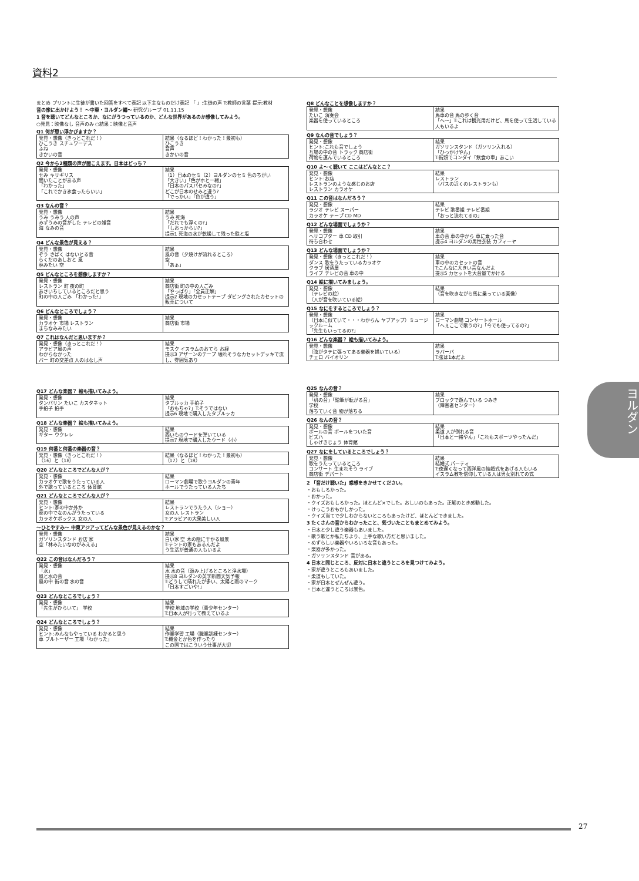資料2
まとめ プリントに生徒が書いた回答をすべて表記 以下主なものだけ表記 「 」:生徒の声 T:教師の言葉 提示:教材
音の旅に出かけよう！ ～中東・ヨルダン編～ 研究グループ 01.11.15
1 音を聴いてどんなところか、なにがうつっているのか、どんな世界があるのか想像してみよう。
○発見：映像なし 音声のみ ○結果：映像と音声
Q1 何が思い浮かびますか？
| 発見・想像（きっとこれだ！） ひこうき スチュワーデス ふね きかいの音 | 結果（なるほど！わかった！最初も） ひこうき 音声 きかいの音 |
Q2 今から2種類の声が聞こえます。日本はどっち？
| 発見・想像 せみ キリギリス 聞いたことがある声 「わかった」 「これでかき氷食ったらいい」 | 結果 （1）日本のセミ（2）ヨルダンのセミ 色のちがい 「大きい」「色がホと一緒」 「日本のパスパセみなの?」 どこが日本のせみと違う? 「でっかい」「色が違う」 |
Q3 なんの音？
| 発見・想像 うみ うみう 人の声 みずうみの音がした テレビの雑音 海 なみの音 | 結果 うみ 死海 「だれでも浮くの?」 「しおっからい?」 提示1 死海の水が乾燥して残った鉄と塩 |
Q4 どんな景色が見える？
| 発見・想像 ぞう さばく はないとる音 らくだのあしおと 風 林みたい 空 | 結果 風の音（夕焼けが流れるところ） 空 「あぁ」 |
Q5 どんなところを想像しますか？
| 発見・想像 レストラン 町 夜の町 あさいちしているところだと思う 町の中の人ごみ 「わかった!」 | 結果 商店街 町の中の人ごみ 「やっぱり」「全員正解」 提示2 現地のカセットテープ ダビングされたカセットの販売について |
Q6 どんなところでしょう？
| 発見・想像 カラオケ 市場 レストラン まちなみみたい | 結果 商店街 市場 |
Q7 これはなんだと思いますか？
| 発見・想像（きっとこれだ！） アラビア風の声 わからなかった バー 町の交差点 人のはなし声 | 結果 モスク イスラムのおてら お経 提示3 アザーンのテープ 壊れそうなカセットデッキで流し、雰囲気あり |
Q17 どんな楽器？ 絵も描いてみよう。
| 発見・想像 タンバリン たいこ カスタネット 手拍子 拍手 | 結果 タブルッカ 手拍子 「おもちゃ?」T:そうではない 提示6 現地で購入したタブルッカ |
Q18 どんな楽器？ 絵も描いてみよう。
| 発見・想像 ギター ウクレレ | 結果 西いものウードを弾いている 提示7 現地で購入したウード（小） |
Q19 何番と何番の楽器の音？
| 発見・想像（きっとこれだ！） （16）と（18） | 結果（なるほど！わかった！最初も） （17）と（18） |
Q20 どんなところでどんな人が？
| 発見・想像 カラオケで歌をうたっている人 外で歌っているところ 体育館 | 結果 ローマン劇場で歌うヨルダンの青年 ホールでうたっている人たち |
Q21 どんなところでどんな人が？
| 発見・想像 ヒント:家の中か外か 家の中でなのんがうたっている カラオケボックス 女の人 | 結果 レストランでうたう人（ショー） 女の人 レストラン T:アラビアの大衆美しい人 |
～ひとやすみ～ 中東アジアってどんな景色が見えるのかな？
| 発見・想像 ガソリンスタンド お店 家 空「林みたいなのがみえる」 | 結果 白い家 空 木の陰に干かる風景 T:テントの家もあるんだよ う生活が普通の人もいるよ |
Q22 この音はなんだろう？
| 発見・想像 「水」 風と水の音 風の中 街の音 水の音 | 結果 水 水の音（汲み上げるところと浄水場） 提示8 ヨルダンの英字新聞天気予報 T:どうして晴れたが多い、太陽と雨のマーク 「日本すごいや!」 |
Q23 どんなところでしょう？
| 発見・想像 「先生がひらいて」 学校 | 結果 学校 地域の学校（青少年センター） T:日本人が行って教えているよ |
Q24 どんなところでしょう？
| 発見・想像 ヒント:みんなもやっている わかると思う 車 ブルトーザー 工場「わかった」 | 結果 作業学習 工場（職業訓練センター） T:機金とか色を作ったり この国ではこういう仕事が大切 |
Q8 どんなことを想像しますか？
| 発見・想像 たいこ 演奏会 楽器を使っているところ | 結果 馬車の音 馬の歩く音 「へ～」T:これは観光用だけど、馬を使って生活している人もいるよ |
Q9 なんの音でしょう？
| 発見・想像 ヒント:これも音でしょう 互場の中の音 トラック 商店街 荷物を運んでいるところ | 結果 ガソリンスタンド（ガソリン入れる） 「ひっかけやん」 T:街頭でコンダイ「飲食の車」あこい |
Q10 よ～く聴いて ここはどんなとこ？
| 発見・想像 ヒント:お店 レストランのような感じのお店 レストラン カラオケ | 結果 レストラン （バスの近くのレストランも） |
Q11 この音はなんだろう？
| 発見・想像 ラジオ テレビ スーパー カラオケ テープ CD MD | 結果 テレビ 歌番組 テレビ番組 「おっと流れてるの」 |
Q12 どんな場面でしょうか？
| 発見・想像 ヘリコプター 車 CD 取引 待ち合わせ | 結果 車の音 車の中から 車に乗った音 提示4 ヨルダンの男性衣装 カフィーヤ |
Q13 どんな場面でしょうか？
| 発見・想像（きっとこれだ！） ダンス 歌をうたっているカラオケ クラブ 居酒屋 ライブ テレビの音 車の中 | 結果 車の中のカセットの音 T:こんなに大きい音なんだよ 提示5 カセットを大音量でかける |
Q14 絵に描いてみましょう。
| 発見・想像 （テレビの絵） （人が音を吹いている絵） | 結果 （音を吹きながら馬に乗っている画像） |
Q15 なにをするところでしょう？
| 発見・想像 （日本に似ていて・・・わからん ヤブアップ）ミュージックルーム 「先生もいってるの?」 | 結果 ローマン劇場 コンサートホール 「へぇここで歌うの?」「今でも使ってるの?」 |
Q16 どんな楽器？ 絵も描いてみよう。
| 発見・想像 （弦がタテに張ってある楽器を描いている） チェロ バイオリン | 結果 ラバーバ T:弦は1本だよ |
Q25 なんの音？
| 発見・想像 「机の音」「鉛筆が転がる音」 学校 落ちていく音 物が落ちる | 結果 ブロックで遊んでいる つみき （障害者センター） |
Q26 なんの音？
| 発見・想像 ボールの音 ボールをついた音 ビズハ しゃげきじょう 体育館 | 結果 柔道 人が倒れる音 「日本と一緒やん」「これもスポーツやったんだ」 |
Q27 なにをしているところでしょう？
| 発見・想像 歌をうたっているところ コンサート 生まれそう ライブ 商店街 デパート | 結果 結婚式 パーティ T:夜遅くなって西洋風の結婚式をあげる人もいる イスラム教を信仰している人は男女別れての式 |
2 「音だけ聴いた」感想をきかせてください。
・おもしろかった。
・おかった。
・クイズおもしろかった。ほとんど×でした。おしいのもあった。正解のとき感動した。
・けっこうおもかしかった。
・クイズ当てで少しわからないところもあったけど、ほとんどできました。
3 たくさんの音からわかったこと、気づいたこともまとめてみよう。
・日本と少し違う楽器もあいました。
・歌う歌とか私たちより、上手な歌い方だと思いました。
・めずらしい楽器やいろいろな音もあった。
・楽器が多かった。
・ガソリンスタンド 音がある。
4 日本と同じところ、反対に日本と違うところを見つけてみよう。
・家が違うところもあいました。
・柔道もしていた。
・家が日本とぜんぜん違う。
・日本と違うところは景色。
ヨルダン
27